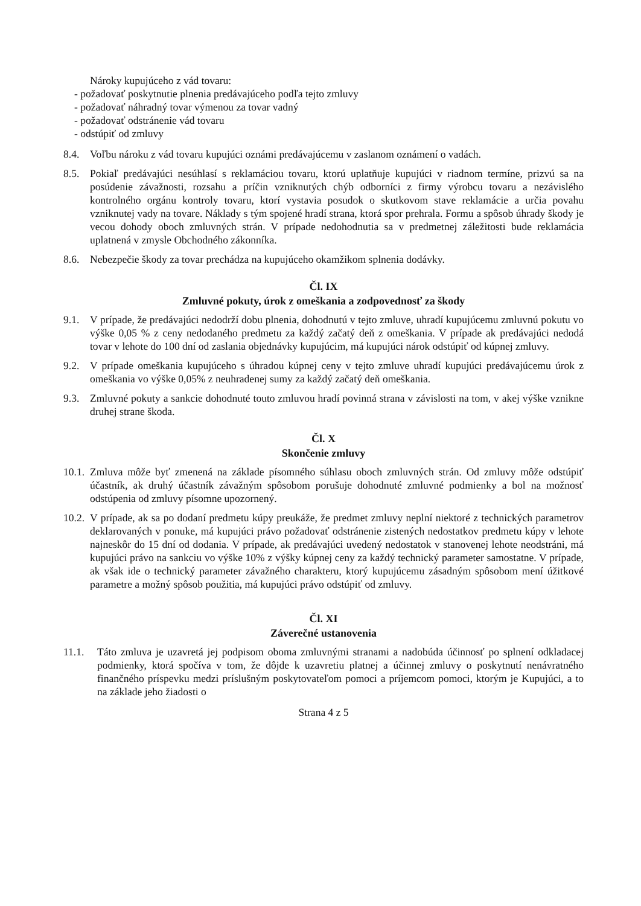Nároky kupujúceho z vád tovaru:
- požadovať poskytnutie plnenia predávajúceho podľa tejto zmluvy
- požadovať náhradný tovar výmenou za tovar vadný
- požadovať odstránenie vád tovaru
- odstúpiť od zmluvy
8.4. Voľbu nároku z vád tovaru kupujúci oznámi predávajúcemu v zaslanom oznámení o vadách.
8.5. Pokiaľ predávajúci nesúhlasí s reklamáciou tovaru, ktorú uplatňuje kupujúci v riadnom termíne, prizvú sa na posúdenie závažnosti, rozsahu a príčin vzniknutých chýb odborníci z firmy výrobcu tovaru a nezávislého kontrolného orgánu kontroly tovaru, ktorí vystavia posudok o skutkovom stave reklamácie a určia povahu vzniknutej vady na tovare. Náklady s tým spojené hradí strana, ktorá spor prehrala. Formu a spôsob úhrady škody je vecou dohody oboch zmluvných strán. V prípade nedohodnutia sa v predmetnej záležitosti bude reklamácia uplatnená v zmysle Obchodného zákonníka.
8.6. Nebezpečie škody za tovar prechádza na kupujúceho okamžikom splnenia dodávky.
Čl. IX
Zmluvné pokuty, úrok z omeškania a zodpovednosť za škody
9.1. V prípade, že predávajúci nedodrží dobu plnenia, dohodnutú v tejto zmluve, uhradí kupujúcemu zmluvnú pokutu vo výške 0,05 % z ceny nedodaného predmetu za každý začatý deň z omeškania. V prípade ak predávajúci nedodá tovar v lehote do 100 dní od zaslania objednávky kupujúcim, má kupujúci nárok odstúpiť od kúpnej zmluvy.
9.2. V prípade omeškania kupujúceho s úhradou kúpnej ceny v tejto zmluve uhradí kupujúci predávajúcemu úrok z omeškania vo výške 0,05% z neuhradenej sumy za každý začatý deň omeškania.
9.3. Zmluvné pokuty a sankcie dohodnuté touto zmluvou hradí povinná strana v závislosti na tom, v akej výške vznikne druhej strane škoda.
Čl. X
Skončenie zmluvy
10.1. Zmluva môže byť zmenená na základe písomného súhlasu oboch zmluvných strán. Od zmluvy môže odstúpiť účastník, ak druhý účastník závažným spôsobom porušuje dohodnuté zmluvné podmienky a bol na možnosť odstúpenia od zmluvy písomne upozornený.
10.2. V prípade, ak sa po dodaní predmetu kúpy preukáže, že predmet zmluvy neplní niektoré z technických parametrov deklarovaných v ponuke, má kupujúci právo požadovať odstránenie zistených nedostatkov predmetu kúpy v lehote najneskôr do 15 dní od dodania. V prípade, ak predávajúci uvedený nedostatok v stanovenej lehote neodstráni, má kupujúci právo na sankciu vo výške 10% z výšky kúpnej ceny za každý technický parameter samostatne. V prípade, ak však ide o technický parameter závažného charakteru, ktorý kupujúcemu zásadným spôsobom mení úžitkové parametre a možný spôsob použitia, má kupujúci právo odstúpiť od zmluvy.
Čl. XI
Záverečné ustanovenia
11.1. Táto zmluva je uzavretá jej podpisom oboma zmluvnými stranami a nadobúda účinnosť po splnení odkladacej podmienky, ktorá spočíva v tom, že dôjde k uzavretiu platnej a účinnej zmluvy o poskytnutí nenávratného finančného príspevku medzi príslušným poskytovateľom pomoci a príjemcom pomoci, ktorým je Kupujúci, a to na základe jeho žiadosti o
Strana 4 z 5